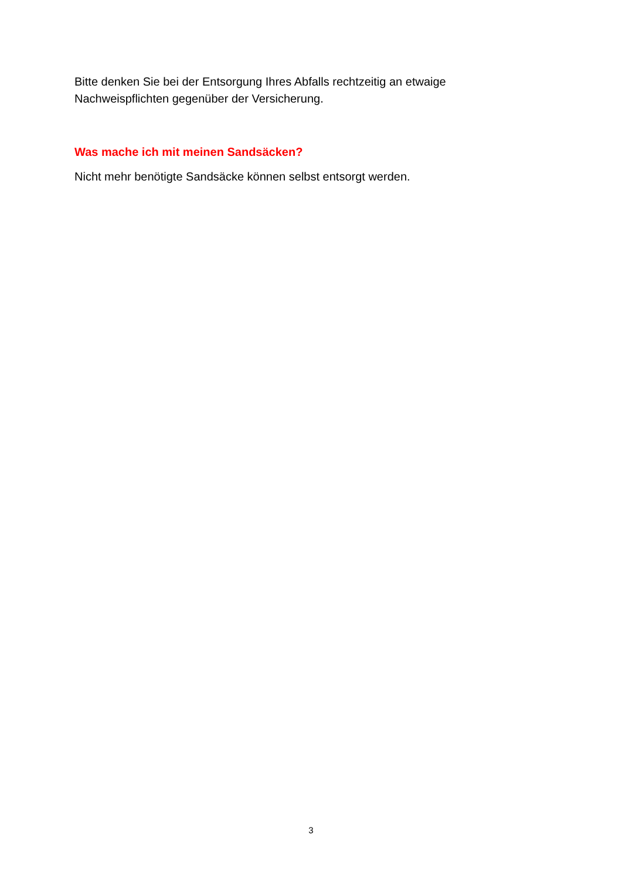Bitte denken Sie bei der Entsorgung Ihres Abfalls rechtzeitig an etwaige Nachweispflichten gegenüber der Versicherung.
Was mache ich mit meinen Sandsäcken?
Nicht mehr benötigte Sandsäcke können selbst entsorgt werden.
3